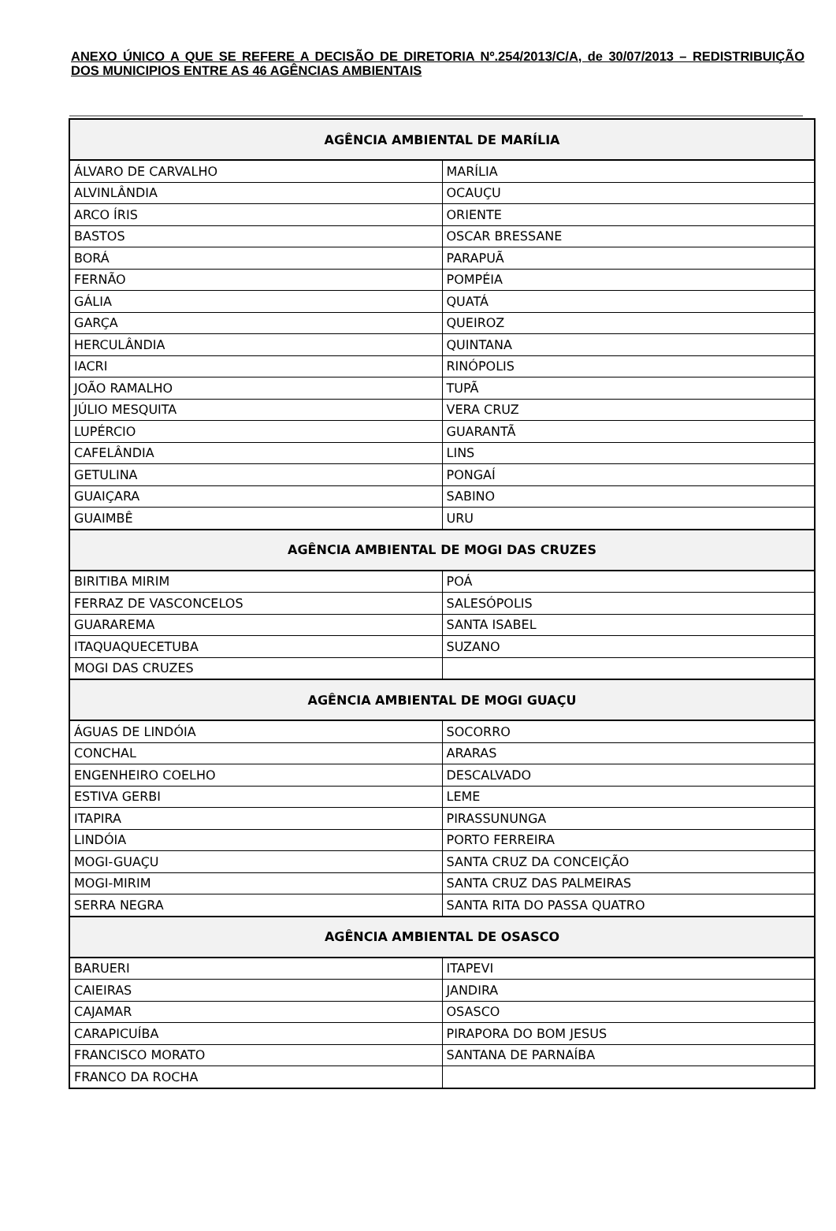ANEXO ÚNICO A QUE SE REFERE A DECISÃO DE DIRETORIA Nº.254/2013/C/A, de 30/07/2013 – REDISTRIBUIÇÃO DOS MUNICIPIOS ENTRE AS 46 AGÊNCIAS AMBIENTAIS
| AGÊNCIA AMBIENTAL DE MARÍLIA | |
| --- | --- |
| ÁLVARO DE CARVALHO | MARÍLIA |
| ALVINLÂNDIA | OCAUÇU |
| ARCO ÍRIS | ORIENTE |
| BASTOS | OSCAR BRESSANE |
| BORÁ | PARAPUÃ |
| FERNÃO | POMPÉIA |
| GÁLIA | QUATÁ |
| GARÇA | QUEIROZ |
| HERCULÂNDIA | QUINTANA |
| IACRI | RINÓPOLIS |
| JOÃO RAMALHO | TUPÃ |
| JÚLIO MESQUITA | VERA CRUZ |
| LUPÉRCIO | GUARANTÃ |
| CAFELÂNDIA | LINS |
| GETULINA | PONGAÍ |
| GUAIÇARA | SABINO |
| GUAIMBÊ | URU |
| AGÊNCIA AMBIENTAL DE MOGI DAS CRUZES | |
| BIRITIBA MIRIM | POÁ |
| FERRAZ DE VASCONCELOS | SALESÓPOLIS |
| GUARAREMA | SANTA ISABEL |
| ITAQUAQUECETUBA | SUZANO |
| MOGI DAS CRUZES | |
| AGÊNCIA AMBIENTAL DE MOGI GUAÇU | |
| ÁGUAS DE LINDÓIA | SOCORRO |
| CONCHAL | ARARAS |
| ENGENHEIRO COELHO | DESCALVADO |
| ESTIVA GERBI | LEME |
| ITAPIRA | PIRASSUNUNGA |
| LINDÓIA | PORTO FERREIRA |
| MOGI-GUAÇU | SANTA CRUZ DA CONCEIÇÃO |
| MOGI-MIRIM | SANTA CRUZ DAS PALMEIRAS |
| SERRA NEGRA | SANTA RITA DO PASSA QUATRO |
| AGÊNCIA AMBIENTAL DE OSASCO | |
| BARUERI | ITAPEVI |
| CAIEIRAS | JANDIRA |
| CAJAMAR | OSASCO |
| CARAPICUÍBA | PIRAPORA DO BOM JESUS |
| FRANCISCO MORATO | SANTANA DE PARNAÍBA |
| FRANCO DA ROCHA | |